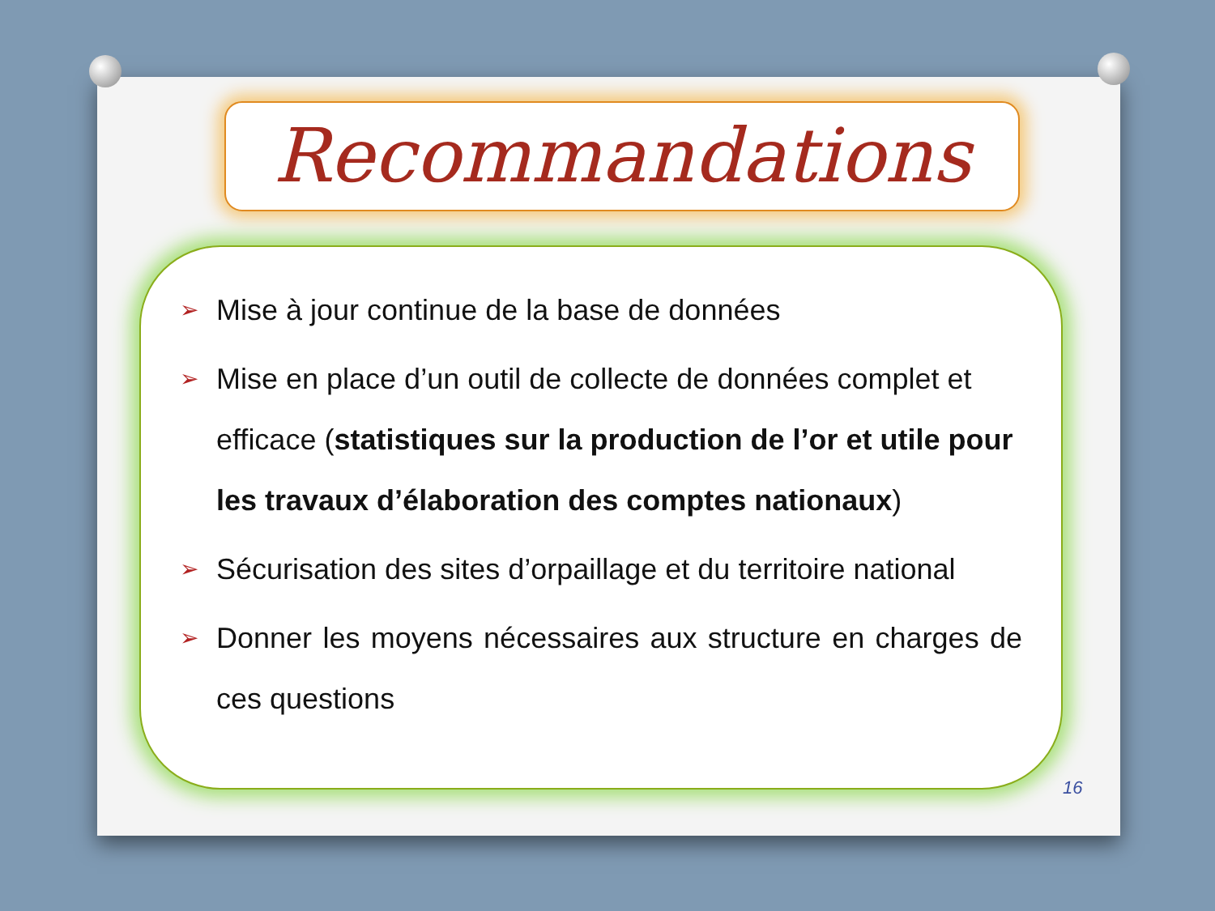Recommandations
➢ Mise à jour continue de la base de données
➢ Mise en place d’un outil de collecte de données complet et efficace (statistiques sur la production de l’or et utile pour les travaux d’élaboration des comptes nationaux)
➢ Sécurisation des sites d’orpaillage et du territoire national
➢ Donner les moyens nécessaires aux structure en charges de ces questions
16